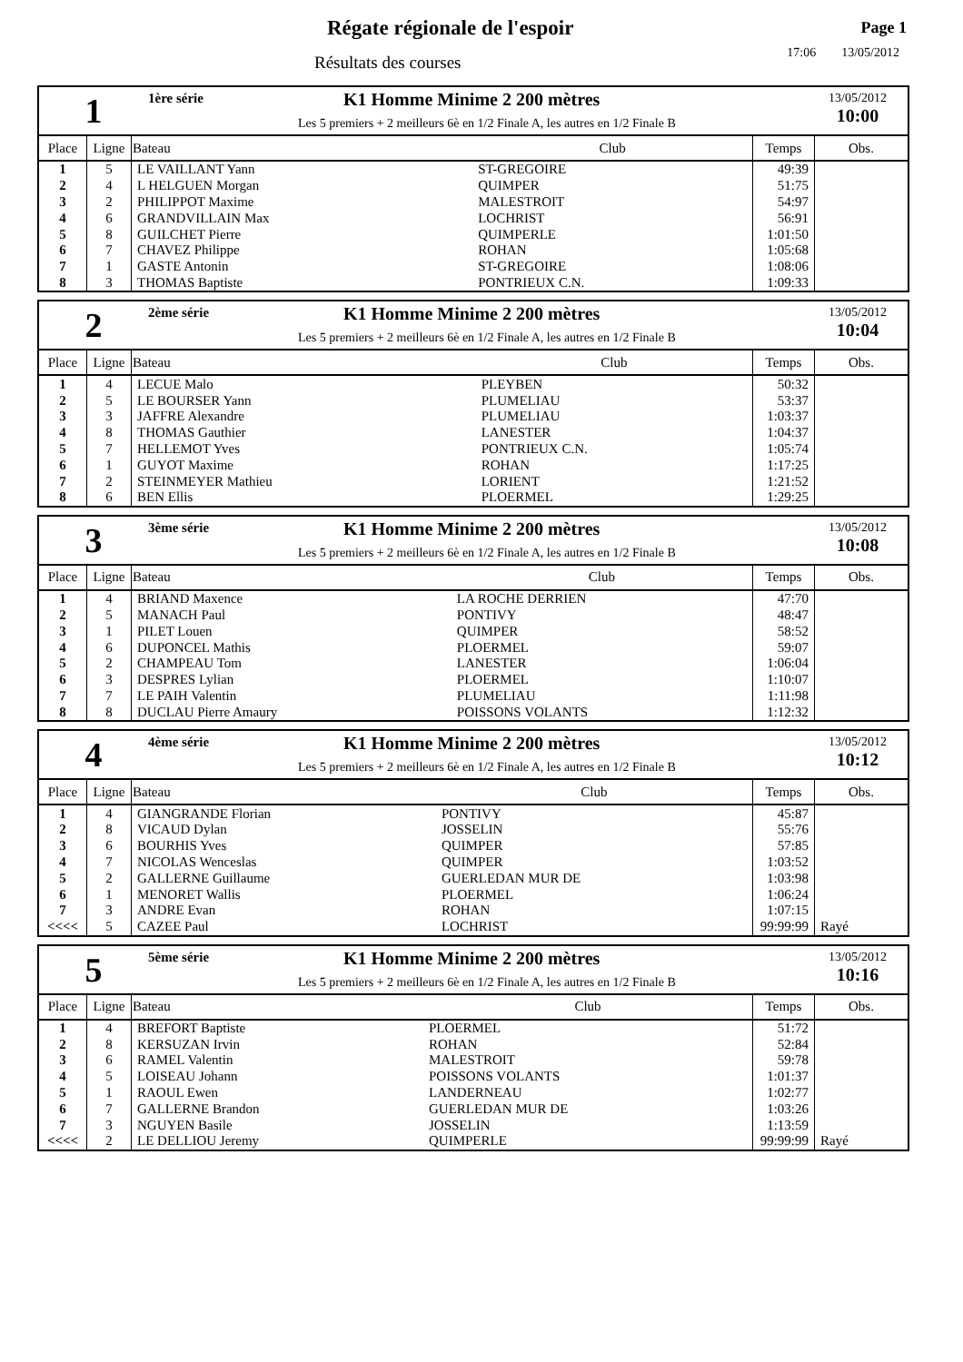Régate régionale de l'espoir
Résultats des courses
Page 1
17:06 13/05/2012
1
1ère série K1 Homme Minime 2 200 mètres
Les 5 premiers + 2 meilleurs 6è en 1/2 Finale A, les autres en 1/2 Finale B
13/05/2012
10:00
| Place | Ligne | Bateau | Club | Temps | Obs. |
| --- | --- | --- | --- | --- | --- |
| 1 | 5 | LE VAILLANT Yann | ST-GREGOIRE | 49:39 | |
| 2 | 4 | L HELGUEN Morgan | QUIMPER | 51:75 | |
| 3 | 2 | PHILIPPOT Maxime | MALESTROIT | 54:97 | |
| 4 | 6 | GRANDVILLAIN Max | LOCHRIST | 56:91 | |
| 5 | 8 | GUILCHET Pierre | QUIMPERLE | 1:01:50 | |
| 6 | 7 | CHAVEZ Philippe | ROHAN | 1:05:68 | |
| 7 | 1 | GASTE Antonin | ST-GREGOIRE | 1:08:06 | |
| 8 | 3 | THOMAS Baptiste | PONTRIEUX C.N. | 1:09:33 | |
2
2ème série K1 Homme Minime 2 200 mètres
Les 5 premiers + 2 meilleurs 6è en 1/2 Finale A, les autres en 1/2 Finale B
13/05/2012
10:04
| Place | Ligne | Bateau | Club | Temps | Obs. |
| --- | --- | --- | --- | --- | --- |
| 1 | 4 | LECUE Malo | PLEYBEN | 50:32 | |
| 2 | 5 | LE BOURSER Yann | PLUMELIAU | 53:37 | |
| 3 | 3 | JAFFRE Alexandre | PLUMELIAU | 1:03:37 | |
| 4 | 8 | THOMAS Gauthier | LANESTER | 1:04:37 | |
| 5 | 7 | HELLEMOT Yves | PONTRIEUX C.N. | 1:05:74 | |
| 6 | 1 | GUYOT Maxime | ROHAN | 1:17:25 | |
| 7 | 2 | STEINMEYER Mathieu | LORIENT | 1:21:52 | |
| 8 | 6 | BEN Ellis | PLOERMEL | 1:29:25 | |
3
3ème série K1 Homme Minime 2 200 mètres
Les 5 premiers + 2 meilleurs 6è en 1/2 Finale A, les autres en 1/2 Finale B
13/05/2012
10:08
| Place | Ligne | Bateau | Club | Temps | Obs. |
| --- | --- | --- | --- | --- | --- |
| 1 | 4 | BRIAND Maxence | LA ROCHE DERRIEN | 47:70 | |
| 2 | 5 | MANACH Paul | PONTIVY | 48:47 | |
| 3 | 1 | PILET Louen | QUIMPER | 58:52 | |
| 4 | 6 | DUPONCEL Mathis | PLOERMEL | 59:07 | |
| 5 | 2 | CHAMPEAU Tom | LANESTER | 1:06:04 | |
| 6 | 3 | DESPRES Lylian | PLOERMEL | 1:10:07 | |
| 7 | 7 | LE PAIH Valentin | PLUMELIAU | 1:11:98 | |
| 8 | 8 | DUCLAU Pierre Amaury | POISSONS VOLANTS | 1:12:32 | |
4
4ème série K1 Homme Minime 2 200 mètres
Les 5 premiers + 2 meilleurs 6è en 1/2 Finale A, les autres en 1/2 Finale B
13/05/2012
10:12
| Place | Ligne | Bateau | Club | Temps | Obs. |
| --- | --- | --- | --- | --- | --- |
| 1 | 4 | GIANGRANDE Florian | PONTIVY | 45:87 | |
| 2 | 8 | VICAUD Dylan | JOSSELIN | 55:76 | |
| 3 | 6 | BOURHIS Yves | QUIMPER | 57:85 | |
| 4 | 7 | NICOLAS Wenceslas | QUIMPER | 1:03:52 | |
| 5 | 2 | GALLERNE Guillaume | GUERLEDAN MUR DE | 1:03:98 | |
| 6 | 1 | MENORET Wallis | PLOERMEL | 1:06:24 | |
| 7 | 3 | ANDRE Evan | ROHAN | 1:07:15 | |
| <<<< | 5 | CAZEE Paul | LOCHRIST | 99:99:99 | Rayé |
5
5ème série K1 Homme Minime 2 200 mètres
Les 5 premiers + 2 meilleurs 6è en 1/2 Finale A, les autres en 1/2 Finale B
13/05/2012
10:16
| Place | Ligne | Bateau | Club | Temps | Obs. |
| --- | --- | --- | --- | --- | --- |
| 1 | 4 | BREFORT Baptiste | PLOERMEL | 51:72 | |
| 2 | 8 | KERSUZAN Irvin | ROHAN | 52:84 | |
| 3 | 6 | RAMEL Valentin | MALESTROIT | 59:78 | |
| 4 | 5 | LOISEAU Johann | POISSONS VOLANTS | 1:01:37 | |
| 5 | 1 | RAOUL Ewen | LANDERNEAU | 1:02:77 | |
| 6 | 7 | GALLERNE Brandon | GUERLEDAN MUR DE | 1:03:26 | |
| 7 | 3 | NGUYEN Basile | JOSSELIN | 1:13:59 | |
| <<<< | 2 | LE DELLIOU Jeremy | QUIMPERLE | 99:99:99 | Rayé |